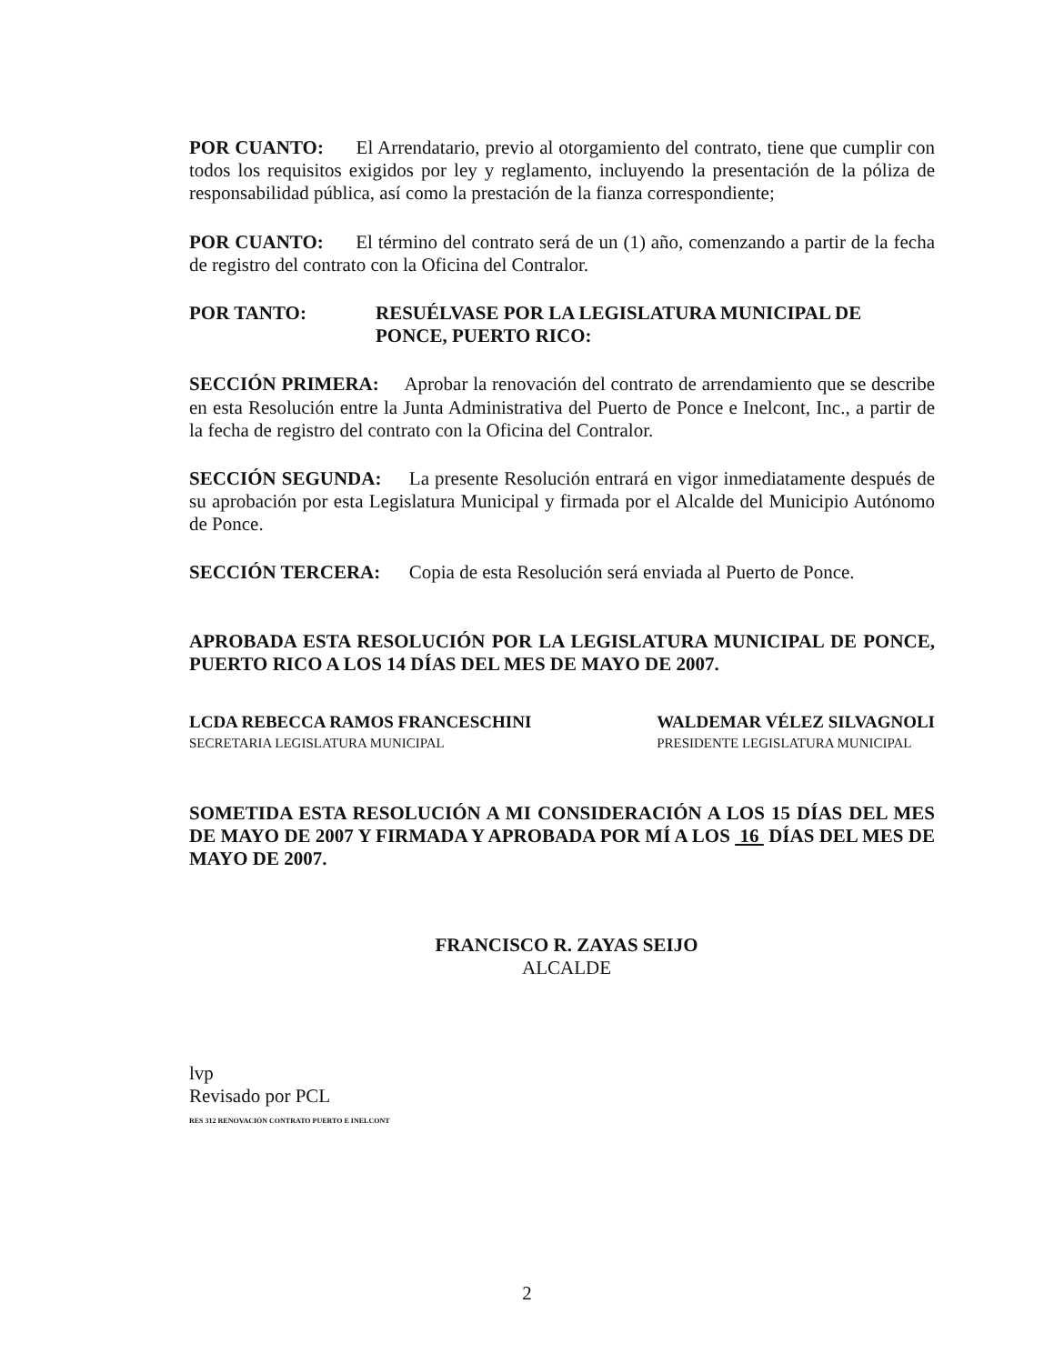POR CUANTO: El Arrendatario, previo al otorgamiento del contrato, tiene que cumplir con todos los requisitos exigidos por ley y reglamento, incluyendo la presentación de la póliza de responsabilidad pública, así como la prestación de la fianza correspondiente;
POR CUANTO: El término del contrato será de un (1) año, comenzando a partir de la fecha de registro del contrato con la Oficina del Contralor.
POR TANTO: RESUÉLVASE POR LA LEGISLATURA MUNICIPAL DE PONCE, PUERTO RICO:
SECCIÓN PRIMERA: Aprobar la renovación del contrato de arrendamiento que se describe en esta Resolución entre la Junta Administrativa del Puerto de Ponce e Inelcont, Inc., a partir de la fecha de registro del contrato con la Oficina del Contralor.
SECCIÓN SEGUNDA: La presente Resolución entrará en vigor inmediatamente después de su aprobación por esta Legislatura Municipal y firmada por el Alcalde del Municipio Autónomo de Ponce.
SECCIÓN TERCERA: Copia de esta Resolución será enviada al Puerto de Ponce.
APROBADA ESTA RESOLUCIÓN POR LA LEGISLATURA MUNICIPAL DE PONCE, PUERTO RICO A LOS 14 DÍAS DEL MES DE MAYO DE 2007.
LCDA REBECCA RAMOS FRANCESCHINI
SECRETARIA LEGISLATURA MUNICIPAL
WALDEMAR VÉLEZ SILVAGNOLI
PRESIDENTE LEGISLATURA MUNICIPAL
SOMETIDA ESTA RESOLUCIÓN A MI CONSIDERACIÓN A LOS 15 DÍAS DEL MES DE MAYO DE 2007 Y FIRMADA Y APROBADA POR MÍ A LOS 16 DÍAS DEL MES DE MAYO DE 2007.
FRANCISCO R. ZAYAS SEIJO
ALCALDE
lvp
Revisado por PCL
RES 312 RENOVACIÓN CONTRATO PUERTO E INELCONT
2